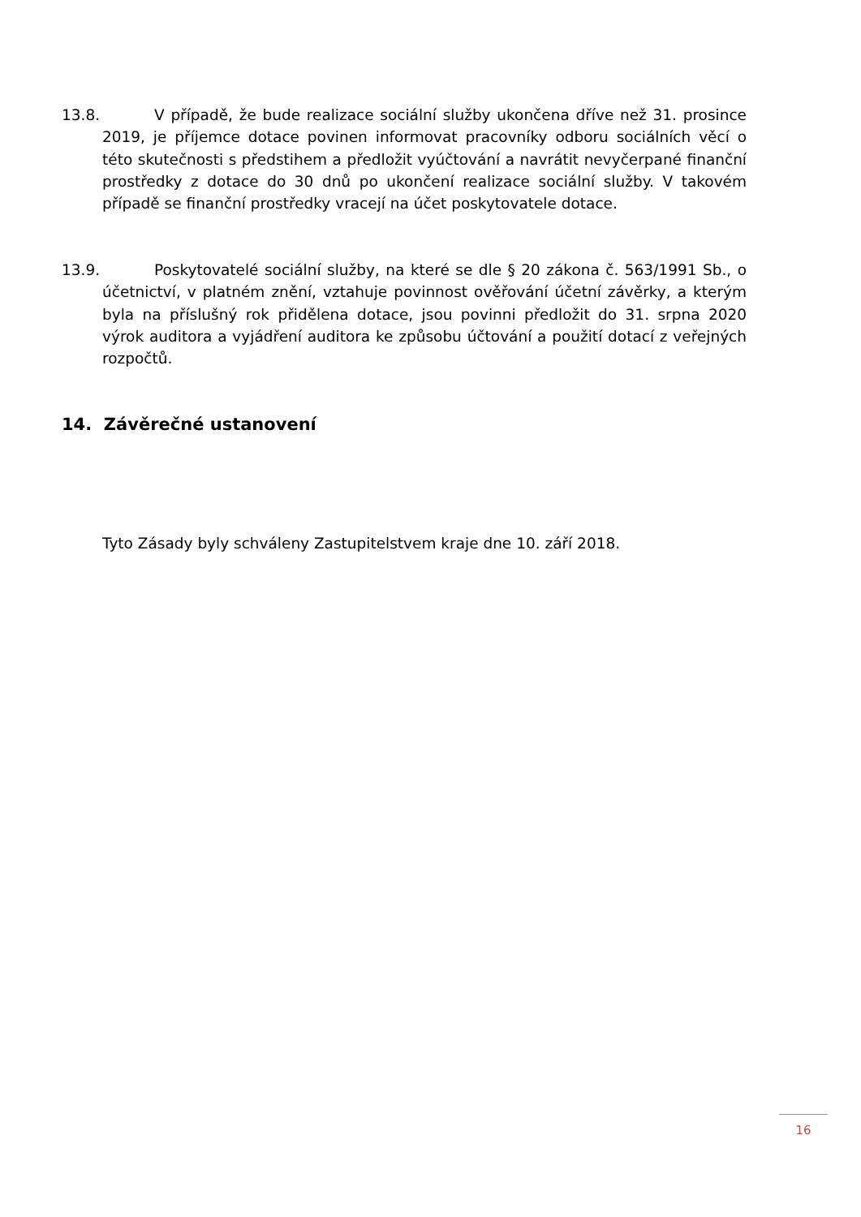13.8. V případě, že bude realizace sociální služby ukončena dříve než 31. prosince 2019, je příjemce dotace povinen informovat pracovníky odboru sociálních věcí o této skutečnosti s předstihem a předložit vyúčtování a navrátit nevyčerpané finanční prostředky z dotace do 30 dnů po ukončení realizace sociální služby. V takovém případě se finanční prostředky vracejí na účet poskytovatele dotace.
13.9. Poskytovatelé sociální služby, na které se dle § 20 zákona č. 563/1991 Sb., o účetnictví, v platném znění, vztahuje povinnost ověřování účetní závěrky, a kterým byla na příslušný rok přidělena dotace, jsou povinni předložit do 31. srpna 2020 výrok auditora a vyjádření auditora ke způsobu účtování a použití dotací z veřejných rozpočtů.
14. Závěrečné ustanovení
Tyto Zásady byly schváleny Zastupitelstvem kraje dne 10. září 2018.
16